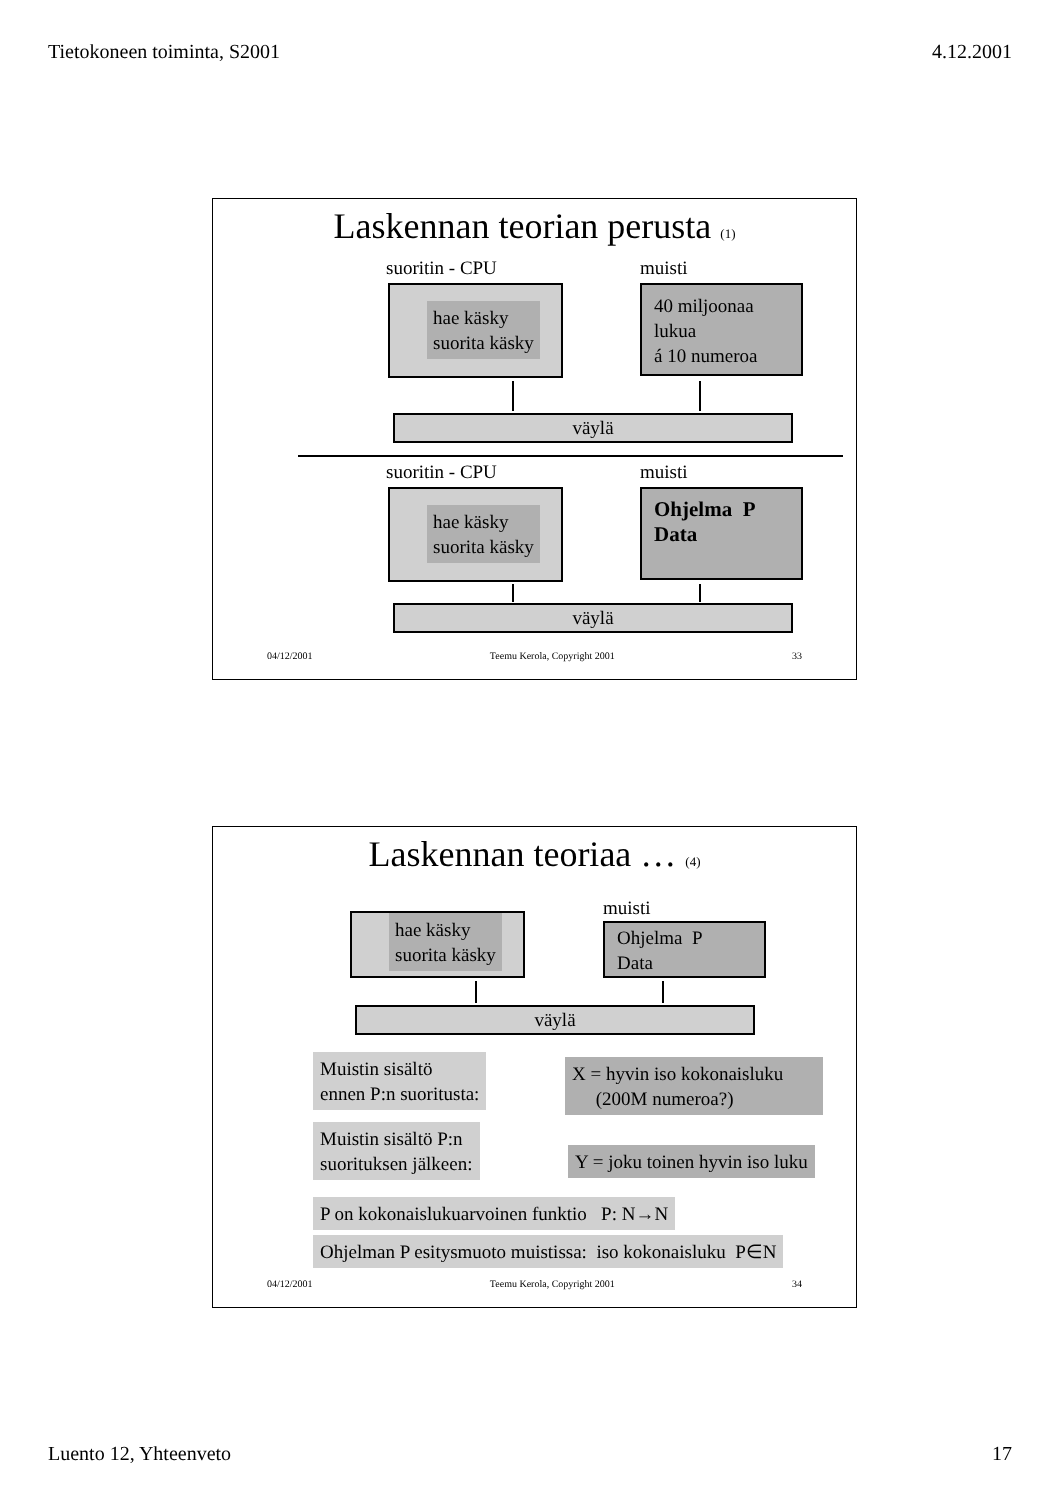Tietokoneen toiminta, S2001 4.12.2001
Laskennan teorian perusta (1)
suoritin - CPU muisti
hae käsky
suorita käsky
40 miljoonaa
lukua
á 10 numeroa
väylä
suoritin - CPU muisti
hae käsky
suorita käsky
Ohjelma P
Data
väylä
04/12/2001 Teemu Kerola, Copyright 2001 33
Laskennan teoriaa … (4)
muisti
hae käsky
suorita käsky
Ohjelma P
Data
väylä
Muistin sisältö
ennen P:n suoritusta:
X = hyvin iso kokonaisluku
(200M numeroa?)
Muistin sisältö P:n
suorituksen jälkeen:
Y = joku toinen hyvin iso luku
P on kokonaislukuarvoinen funktio P: N→N
Ohjelman P esitysmuoto muistissa: iso kokonaisluku P∈N
04/12/2001 Teemu Kerola, Copyright 2001 34
Luento 12, Yhteenveto 17